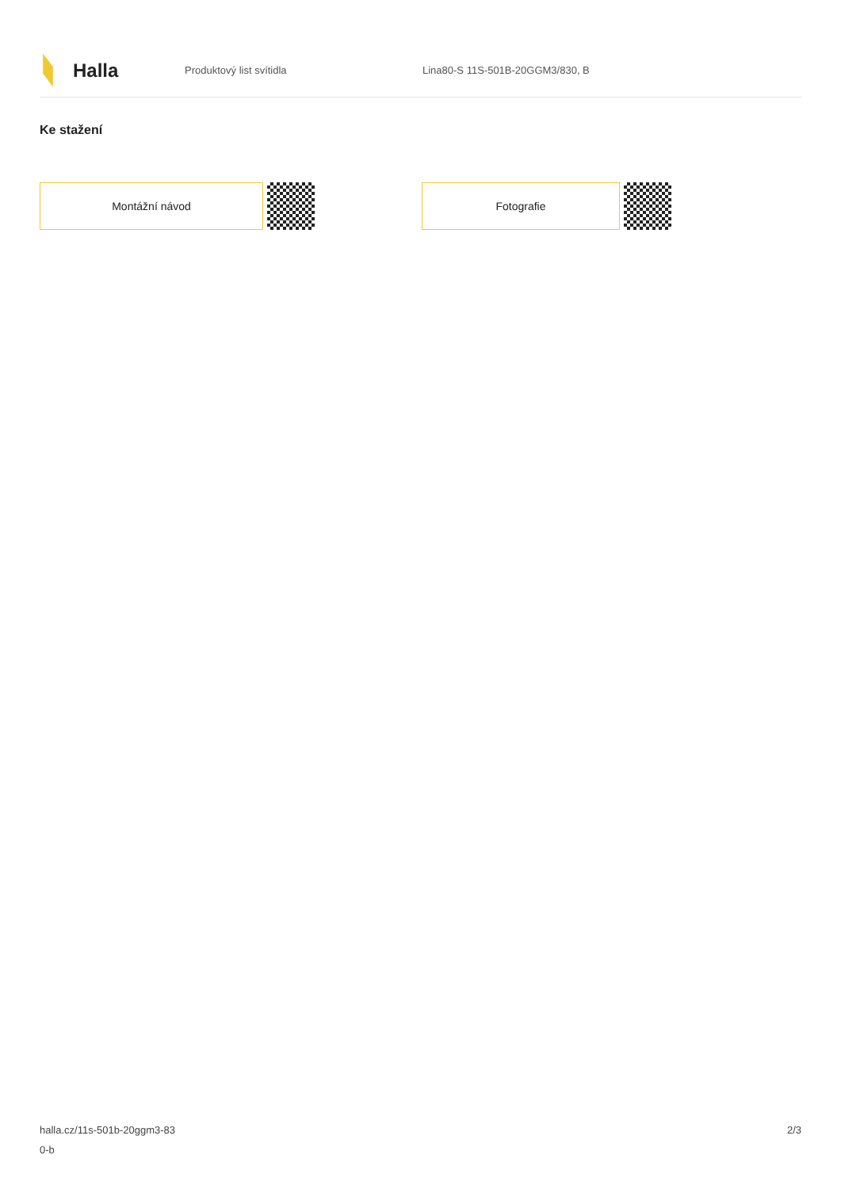Halla
Produktový list svítidla
Lina80-S 11S-501B-20GGM3/830, B
Ke stažení
Montážní návod Fotografie
halla.cz/11s-501b-20ggm3-83
0-b
2/3